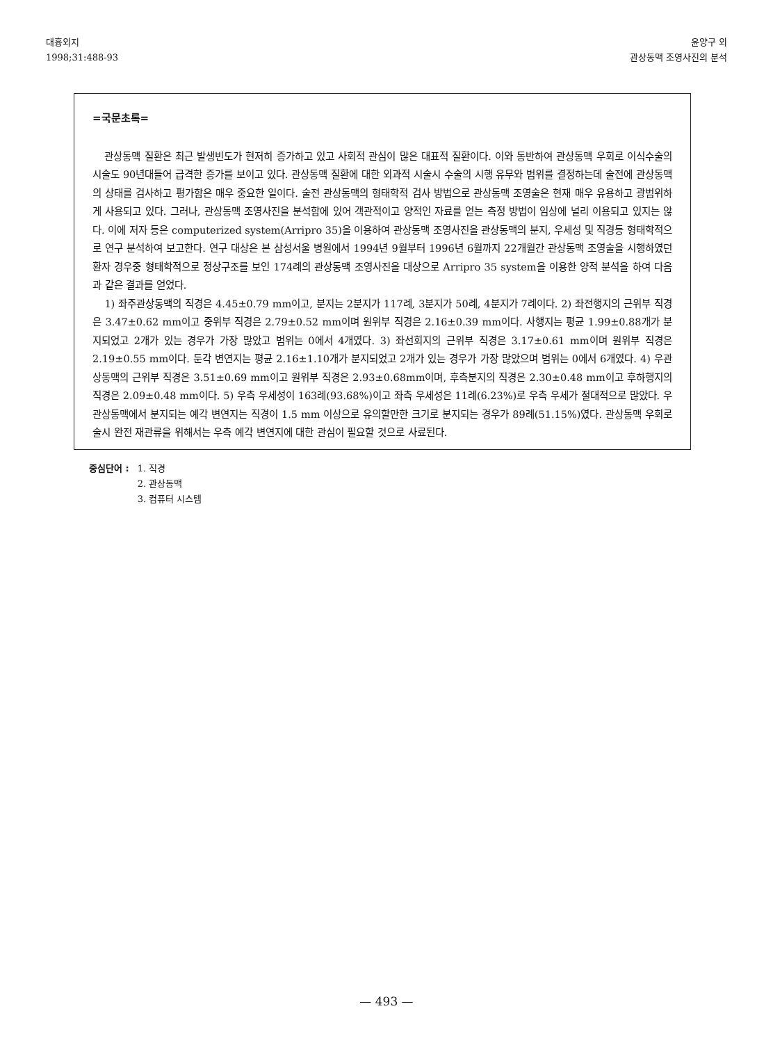대흉외지
1998;31:488-93
윤양구 외
관상동맥 조영사진의 분석
=국문초록=
관상동맥 질환은 최근 발생빈도가 현저히 증가하고 있고 사회적 관심이 많은 대표적 질환이다. 이와 동반하여 관상동맥 우회로 이식수술의 시술도 90년대들어 급격한 증가를 보이고 있다. 관상동맥 질환에 대한 외과적 시술시 수술의 시행 유무와 범위를 결정하는데 술전에 관상동맥의 상태를 검사하고 평가함은 매우 중요한 일이다. 술전 관상동맥의 형태학적 검사 방법으로 관상동맥 조영술은 현재 매우 유용하고 광범위하게 사용되고 있다. 그러나, 관상동맥 조영사진을 분석함에 있어 객관적이고 양적인 자료를 얻는 측정 방법이 임상에 널리 이용되고 있지는 않다. 이에 저자 등은 computerized system(Arripro 35)을 이용하여 관상동맥 조영사진을 관상동맥의 분지, 우세성 및 직경등 형태학적으로 연구 분석하여 보고한다. 연구 대상은 본 삼성서울 병원에서 1994년 9월부터 1996년 6월까지 22개월간 관상동맥 조영술을 시행하였던 환자 경우중 형태학적으로 정상구조를 보인 174례의 관상동맥 조영사진을 대상으로 Arripro 35 system을 이용한 양적 분석을 하여 다음과 같은 결과를 얻었다.
1) 좌주관상동맥의 직경은 4.45±0.79 mm이고, 분지는 2분지가 117례, 3분지가 50례, 4분지가 7례이다. 2) 좌전행지의 근위부 직경은 3.47±0.62 mm이고 중위부 직경은 2.79±0.52 mm이며 원위부 직경은 2.16±0.39 mm이다. 사행지는 평균 1.99±0.88개가 분지되었고 2개가 있는 경우가 가장 많았고 범위는 0에서 4개였다. 3) 좌선회지의 근위부 직경은 3.17±0.61 mm이며 원위부 직경은 2.19±0.55 mm이다. 둔각 변연지는 평균 2.16±1.10개가 분지되었고 2개가 있는 경우가 가장 많았으며 범위는 0에서 6개였다. 4) 우관상동맥의 근위부 직경은 3.51±0.69 mm이고 원위부 직경은 2.93±0.68mm이며, 후측분지의 직경은 2.30±0.48 mm이고 후하행지의 직경은 2.09±0.48 mm이다. 5) 우측 우세성이 163례(93.68%)이고 좌측 우세성은 11례(6.23%)로 우측 우세가 절대적으로 많았다. 우관상동맥에서 분지되는 예각 변연지는 직경이 1.5 mm 이상으로 유의할만한 크기로 분지되는 경우가 89례(51.15%)였다. 관상동맥 우회로술시 완전 재관류을 위해서는 우측 예각 변연지에 대한 관심이 필요할 것으로 사료된다.
중심단어 : 1. 직경
2. 관상동맥
3. 컴퓨터 시스템
— 493 —